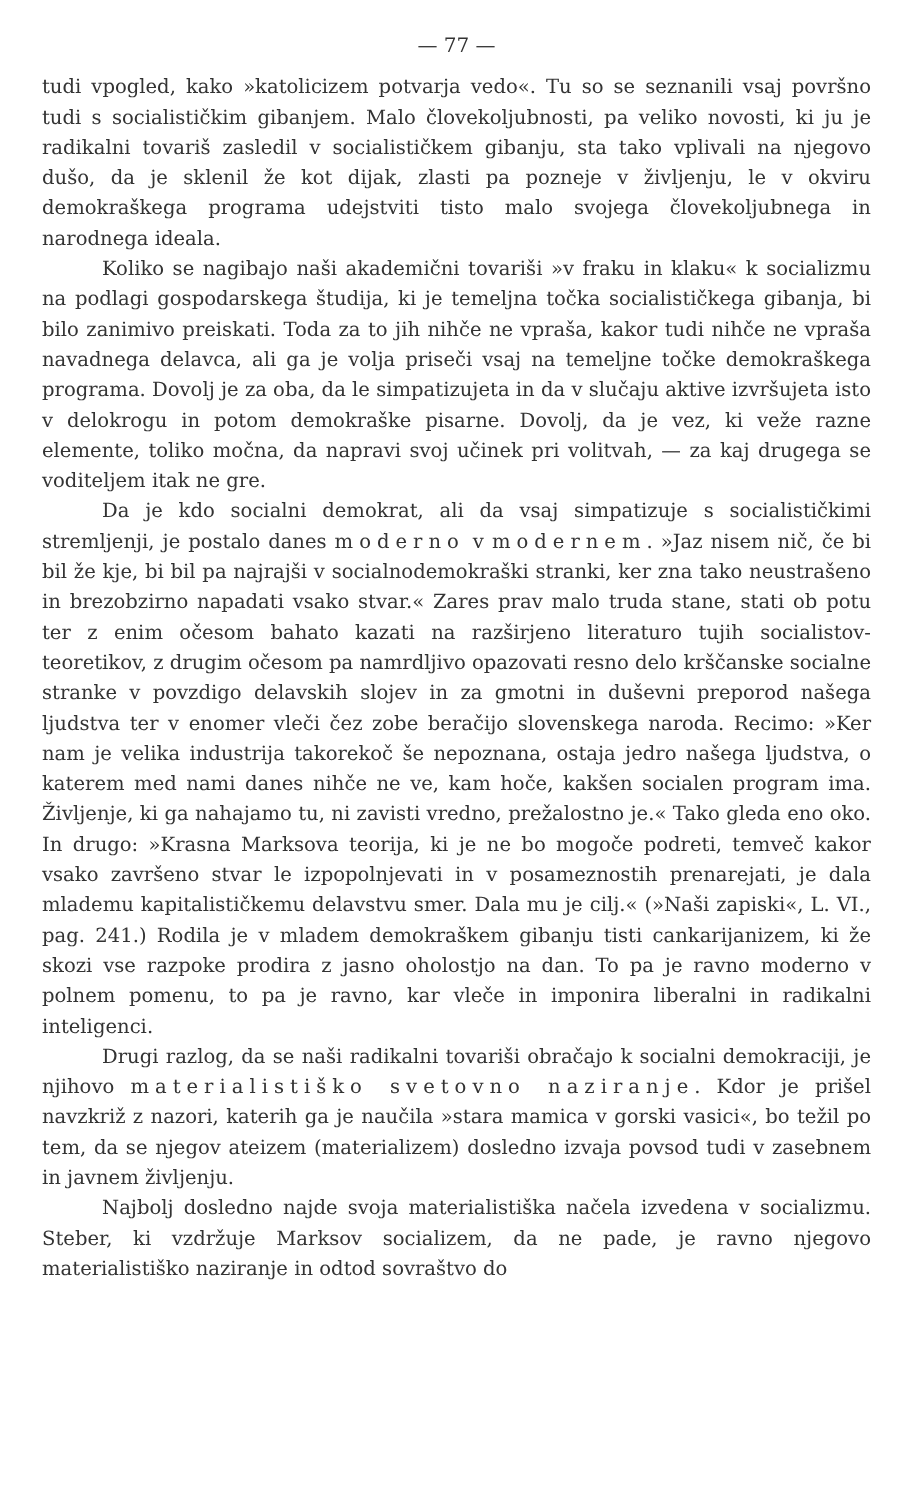— 77 —
tudi vpogled, kako »katolicizem potvarja vedo«. Tu so se seznanili vsaj površno tudi s socialističkim gibanjem. Malo človekoljubnosti, pa veliko novosti, ki ju je radikalni tovariš zasledil v socialističkem gibanju, sta tako vplivali na njegovo dušo, da je sklenil že kot dijak, zlasti pa pozneje v življenju, le v okviru demokraškega programa udejstviti tisto malo svojega človekoljubnega in narodnega ideala.
Koliko se nagibajo naši akademični tovariši »v fraku in klaku« k socializmu na podlagi gospodarskega študija, ki je temeljna točka socialističkega gibanja, bi bilo zanimivo preiskati. Toda za to jih nihče ne vpraša, kakor tudi nihče ne vpraša navadnega delavca, ali ga je volja priseči vsaj na temeljne točke demokraškega programa. Dovolj je za oba, da le simpatizujeta in da v slučaju aktive izvršujeta isto v delokrogu in potom demokraške pisarne. Dovolj, da je vez, ki veže razne elemente, toliko močna, da napravi svoj učinek pri volitvah, — za kaj drugega se voditeljem itak ne gre.
Da je kdo socialni demokrat, ali da vsaj simpatizuje s socialističkimi stremljenji, je postalo danes moderno v modernem. »Jaz nisem nič, če bi bil že kje, bi bil pa najrajši v socialnodemokraški stranki, ker zna tako neustrašeno in brezobzirno napadati vsako stvar.« Zares prav malo truda stane, stati ob potu ter z enim očesom bahato kazati na razširjeno literaturo tujih socialistov-teoretikov, z drugim očesom pa namrdljivo opazovati resno delo krščanske socialne stranke v povzdigo delavskih slojev in za gmotni in duševni preporod našega ljudstva ter v enomer vleči čez zobe beračijo slovenskega naroda. Recimo: »Ker nam je velika industrija takorekoč še nepoznana, ostaja jedro našega ljudstva, o katerem med nami danes nihče ne ve, kam hoče, kakšen socialen program ima. Življenje, ki ga nahajamo tu, ni zavisti vredno, prežalostno je.« Tako gleda eno oko. In drugo: »Krasna Marksova teorija, ki je ne bo mogoče podreti, temveč kakor vsako završeno stvar le izpopolnjevati in v posameznostih prenarejati, je dala mlademu kapitalističkemu delavstvu smer. Dala mu je cilj.« (»Naši zapiski«, L. VI., pag. 241.) Rodila je v mladem demokraškem gibanju tisti cankarijanizem, ki že skozi vse razpoke prodira z jasno oholostjo na dan. To pa je ravno moderno v polnem pomenu, to pa je ravno, kar vleče in imponira liberalni in radikalni inteligenci.
Drugi razlog, da se naši radikalni tovariši obračajo k socialni demokraciji, je njihovo materialistiško svetovno naziranje. Kdor je prišel navzkriž z nazori, katerih ga je naučila »stara mamica v gorski vasici«, bo težil po tem, da se njegov ateizem (materializem) dosledno izvaja povsod tudi v zasebnem in javnem življenju.
Najbolj dosledno najde svoja materialistiška načela izvedena v socializmu. Steber, ki vzdržuje Marksov socializem, da ne pade, je ravno njegovo materialistiško naziranje in odtod sovraštvo do